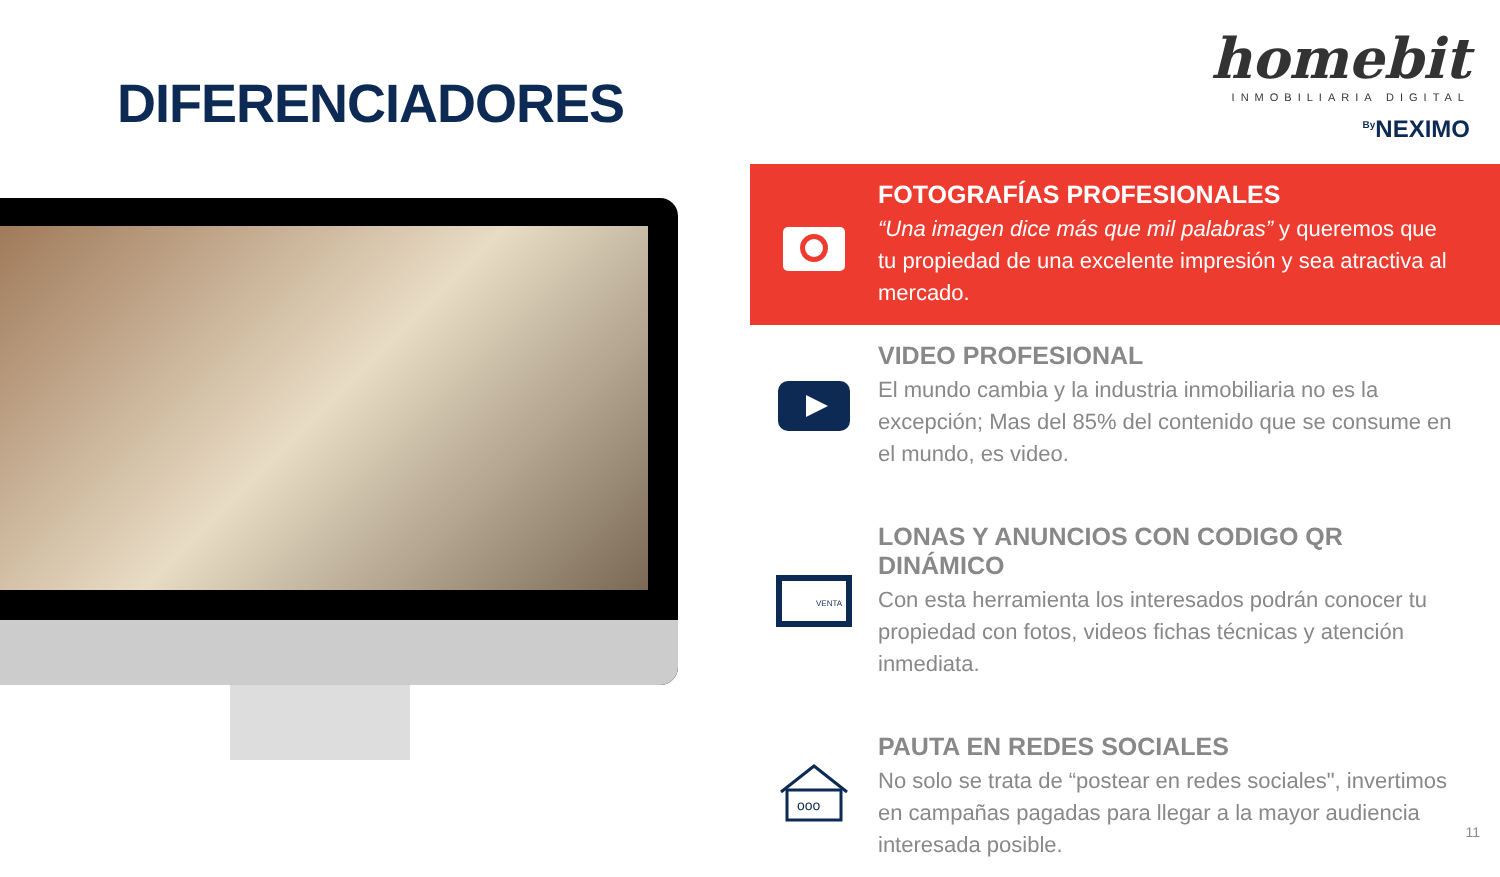DIFERENCIADORES
homebit
INMOBILIARIA DIGITAL
<sup>By</sup>NEXIMO
FOTOGRAFÍAS PROFESIONALES
“Una imagen dice más que mil palabras” y queremos que tu propiedad de una excelente impresión y sea atractiva al mercado.
VIDEO PROFESIONAL
El mundo cambia y la industria inmobiliaria no es la excepción; Mas del 85% del contenido que se consume en el mundo, es video.
VENTA
LONAS Y ANUNCIOS CON CODIGO QR DINÁMICO
Con esta herramienta los interesados podrán conocer tu propiedad con fotos, videos fichas técnicas y atención inmediata.
ooo
PAUTA EN REDES SOCIALES
No solo se trata de “postear en redes sociales", invertimos en campañas pagadas para llegar a la mayor audiencia interesada posible.
11